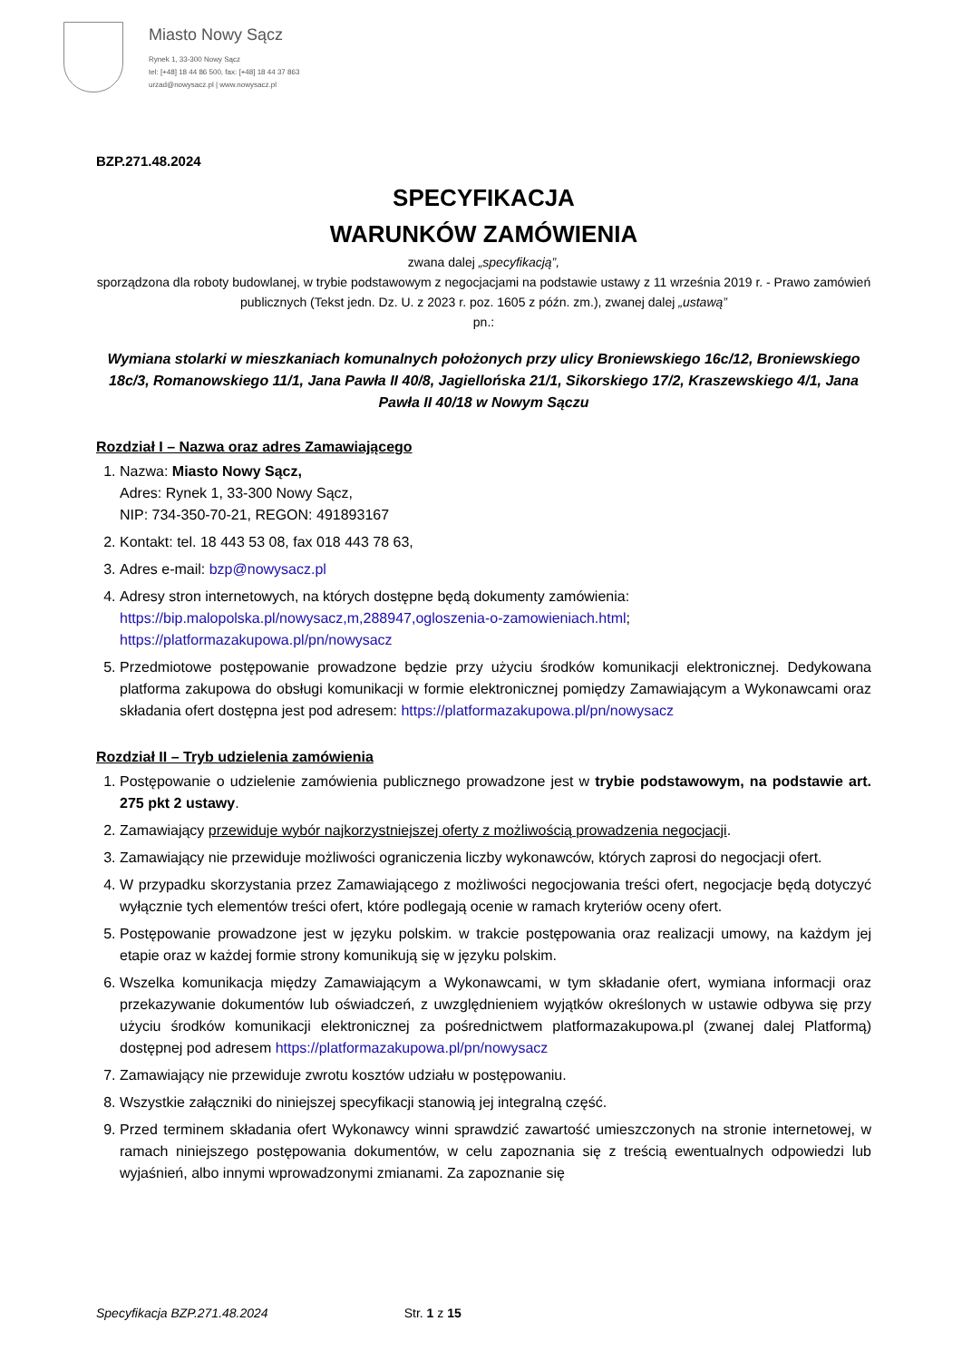Miasto Nowy Sącz
Rynek 1, 33-300 Nowy Sącz
tel: [+48] 18 44 86 500, fax: [+48] 18 44 37 863
urzad@nowysacz.pl | www.nowysacz.pl
BZP.271.48.2024
SPECYFIKACJA
WARUNKÓW ZAMÓWIENIA
zwana dalej „specyfikacją”,
sporządzona dla roboty budowlanej, w trybie podstawowym z negocjacjami na podstawie ustawy z 11 września 2019 r. - Prawo zamówień publicznych (Tekst jedn. Dz. U. z 2023 r. poz. 1605 z późn. zm.), zwanej dalej „ustawą”
pn.:
Wymiana stolarki w mieszkaniach komunalnych położonych przy ulicy Broniewskiego 16c/12, Broniewskiego 18c/3, Romanowskiego 11/1, Jana Pawła II 40/8, Jagiellońska 21/1, Sikorskiego 17/2, Kraszewskiego 4/1, Jana Pawła II 40/18 w Nowym Sączu
Rozdział I – Nazwa oraz adres Zamawiającego
1. Nazwa: Miasto Nowy Sącz,
Adres: Rynek 1, 33-300 Nowy Sącz,
NIP: 734-350-70-21, REGON: 491893167
2. Kontakt: tel. 18 443 53 08, fax 018 443 78 63,
3. Adres e-mail: bzp@nowysacz.pl
4. Adresy stron internetowych, na których dostępne będą dokumenty zamówienia:
https://bip.malopolska.pl/nowysacz,m,288947,ogloszenia-o-zamowieniach.html;
https://platformazakupowa.pl/pn/nowysacz
5. Przedmiotowe postępowanie prowadzone będzie przy użyciu środków komunikacji elektronicznej. Dedykowana platforma zakupowa do obsługi komunikacji w formie elektronicznej pomiędzy Zamawiającym a Wykonawcami oraz składania ofert dostępna jest pod adresem: https://platformazakupowa.pl/pn/nowysacz
Rozdział II – Tryb udzielenia zamówienia
1. Postępowanie o udzielenie zamówienia publicznego prowadzone jest w trybie podstawowym, na podstawie art. 275 pkt 2 ustawy.
2. Zamawiający przewiduje wybór najkorzystniejszej oferty z możliwością prowadzenia negocjacji.
3. Zamawiający nie przewiduje możliwości ograniczenia liczby wykonawców, których zaprosi do negocjacji ofert.
4. W przypadku skorzystania przez Zamawiającego z możliwości negocjowania treści ofert, negocjacje będą dotyczyć wyłącznie tych elementów treści ofert, które podlegają ocenie w ramach kryteriów oceny ofert.
5. Postępowanie prowadzone jest w języku polskim. w trakcie postępowania oraz realizacji umowy, na każdym jej etapie oraz w każdej formie strony komunikują się w języku polskim.
6. Wszelka komunikacja między Zamawiającym a Wykonawcami, w tym składanie ofert, wymiana informacji oraz przekazywanie dokumentów lub oświadczeń, z uwzględnieniem wyjątków określonych w ustawie odbywa się przy użyciu środków komunikacji elektronicznej za pośrednictwem platformazakupowa.pl (zwanej dalej Platformą) dostępnej pod adresem https://platformazakupowa.pl/pn/nowysacz
7. Zamawiający nie przewiduje zwrotu kosztów udziału w postępowaniu.
8. Wszystkie załączniki do niniejszej specyfikacji stanowią jej integralną część.
9. Przed terminem składania ofert Wykonawcy winni sprawdzić zawartość umieszczonych na stronie internetowej, w ramach niniejszego postępowania dokumentów, w celu zapoznania się z treścią ewentualnych odpowiedzi lub wyjaśnień, albo innymi wprowadzonymi zmianami. Za zapoznanie się
Specyfikacja BZP.271.48.2024 Str. 1 z 15